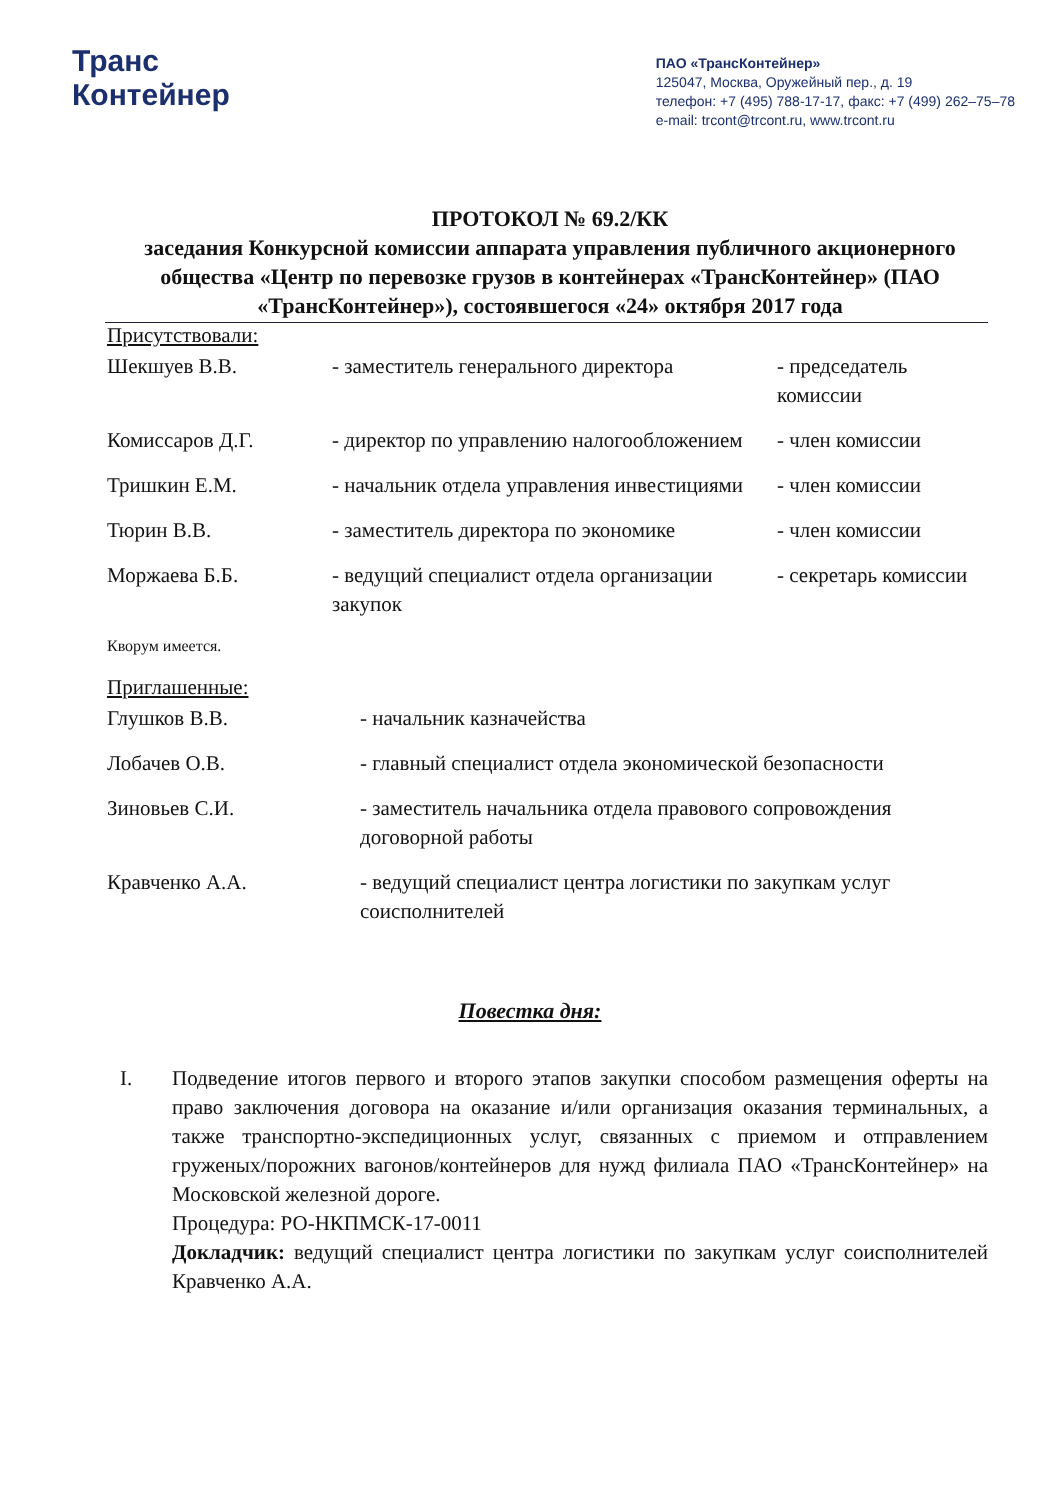Транс
Контейнер
ПАО «ТрансКонтейнер»
125047, Москва, Оружейный пер., д. 19
телефон: +7 (495) 788-17-17, факс: +7 (499) 262–75–78
e-mail: trcont@trcont.ru, www.trcont.ru
ПРОТОКОЛ № 69.2/КК
заседания Конкурсной комиссии аппарата управления публичного акционерного общества «Центр по перевозке грузов в контейнерах «ТрансКонтейнер» (ПАО «ТрансКонтейнер»), состоявшегося «24» октября 2017 года
Присутствовали:
| Шекшуев В.В. | - заместитель генерального директора | - председатель комиссии |
| Комиссаров Д.Г. | - директор по управлению налогообложением | - член комиссии |
| Тришкин Е.М. | - начальник отдела управления инвестициями | - член комиссии |
| Тюрин В.В. | - заместитель директора по экономике | - член комиссии |
| Моржаева Б.Б. | - ведущий специалист отдела организации закупок | - секретарь комиссии |
Кворум имеется.
Приглашенные:
| Глушков В.В. | - начальник казначейства |
| Лобачев О.В. | - главный специалист отдела экономической безопасности |
| Зиновьев С.И. | - заместитель начальника отдела правового сопровождения договорной работы |
| Кравченко А.А. | - ведущий специалист центра логистики по закупкам услуг соисполнителей |
Повестка дня:
I. Подведение итогов первого и второго этапов закупки способом размещения оферты на право заключения договора на оказание и/или организация оказания терминальных, а также транспортно-экспедиционных услуг, связанных с приемом и отправлением груженых/порожних вагонов/контейнеров для нужд филиала ПАО «ТрансКонтейнер» на Московской железной дороге.
Процедура: РО-НКПМСК-17-0011
Докладчик: ведущий специалист центра логистики по закупкам услуг соисполнителей Кравченко А.А.